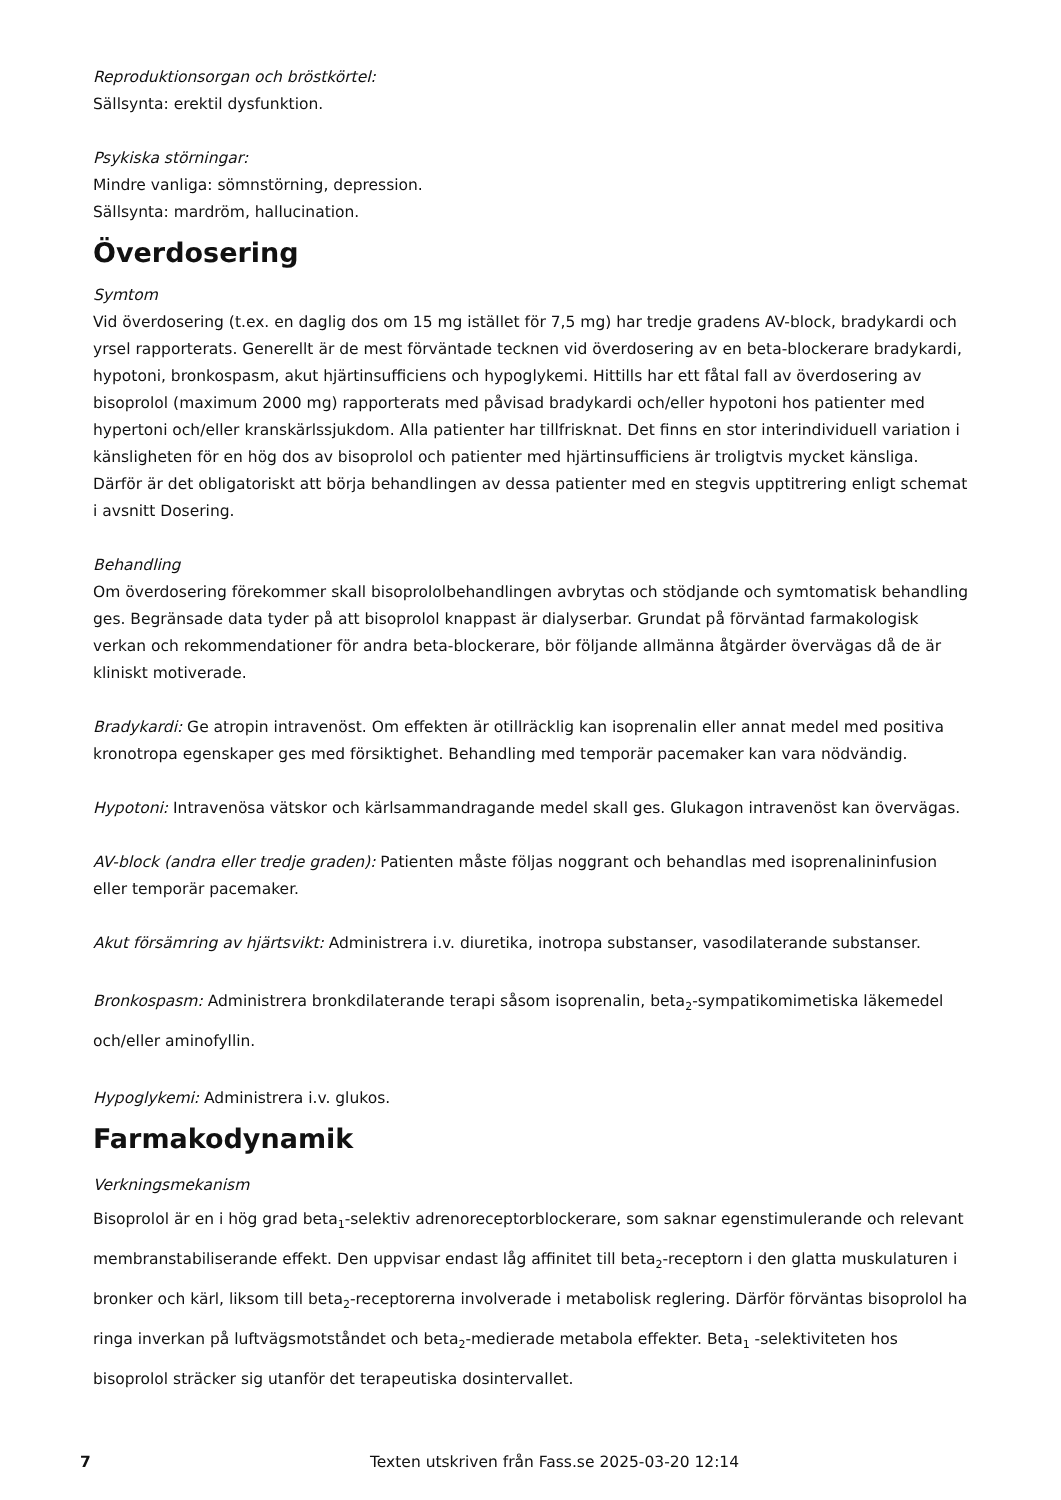Reproduktionsorgan och bröstkörtel:
Sällsynta: erektil dysfunktion.
Psykiska störningar:
Mindre vanliga: sömnstörning, depression.
Sällsynta: mardröm, hallucination.
Överdosering
Symtom
Vid överdosering (t.ex. en daglig dos om 15 mg istället för 7,5 mg) har tredje gradens AV-block, bradykardi och yrsel rapporterats. Generellt är de mest förväntade tecknen vid överdosering av en beta-blockerare bradykardi, hypotoni, bronkospasm, akut hjärtinsufficiens och hypoglykemi. Hittills har ett fåtal fall av överdosering av bisoprolol (maximum 2000 mg) rapporterats med påvisad bradykardi och/eller hypotoni hos patienter med hypertoni och/eller kranskärlssjukdom. Alla patienter har tillfrisknat. Det finns en stor interindividuell variation i känsligheten för en hög dos av bisoprolol och patienter med hjärtinsufficiens är troligtvis mycket känsliga. Därför är det obligatoriskt att börja behandlingen av dessa patienter med en stegvis upptitrering enligt schemat i avsnitt Dosering.
Behandling
Om överdosering förekommer skall bisoprololbehandlingen avbrytas och stödjande och symtomatisk behandling ges. Begränsade data tyder på att bisoprolol knappast är dialyserbar. Grundat på förväntad farmakologisk verkan och rekommendationer för andra beta-blockerare, bör följande allmänna åtgärder övervägas då de är kliniskt motiverade.
Bradykardi: Ge atropin intravenöst. Om effekten är otillräcklig kan isoprenalin eller annat medel med positiva kronotropa egenskaper ges med försiktighet. Behandling med temporär pacemaker kan vara nödvändig.
Hypotoni: Intravenösa vätskor och kärlsammandragande medel skall ges. Glukagon intravenöst kan övervägas.
AV-block (andra eller tredje graden): Patienten måste följas noggrant och behandlas med isoprenalininfusion eller temporär pacemaker.
Akut försämring av hjärtsvikt: Administrera i.v. diuretika, inotropa substanser, vasodilaterande substanser.
Bronkospasm: Administrera bronkdilaterande terapi såsom isoprenalin, beta<sub>2</sub>-sympatikomimetiska läkemedel och/eller aminofyllin.
Hypoglykemi: Administrera i.v. glukos.
Farmakodynamik
Verkningsmekanism
Bisoprolol är en i hög grad beta<sub>1</sub>-selektiv adrenoreceptorblockerare, som saknar egenstimulerande och relevant membranstabiliserande effekt. Den uppvisar endast låg affinitet till beta<sub>2</sub>-receptorn i den glatta muskulaturen i bronker och kärl, liksom till beta<sub>2</sub>-receptorerna involverade i metabolisk reglering. Därför förväntas bisoprolol ha ringa inverkan på luftvägsmotståndet och beta<sub>2</sub>-medierade metabola effekter. Beta<sub>1</sub> -selektiviteten hos bisoprolol sträcker sig utanför det terapeutiska dosintervallet.
7 Texten utskriven från Fass.se 2025-03-20 12:14